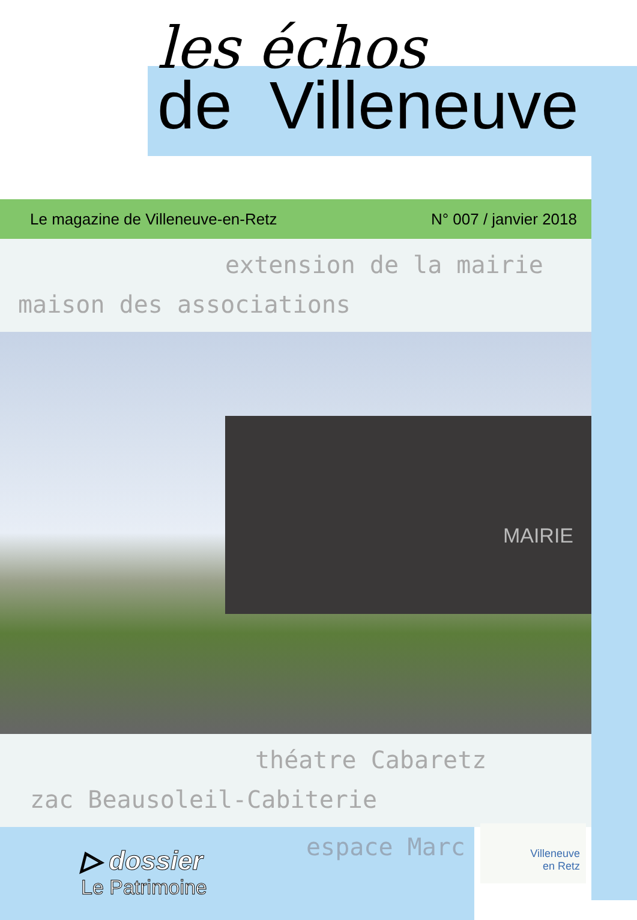les échos
de Villeneuve
Le magazine de Villeneuve-en-Retz N° 007 / janvier 2018
extension de la mairie
maison des associations
MAIRIE
théatre Cabaretz
zac Beausoleil-Cabiterie
▷ dossier
Le Patrimoine
espace Marc
Villeneuve
en Retz